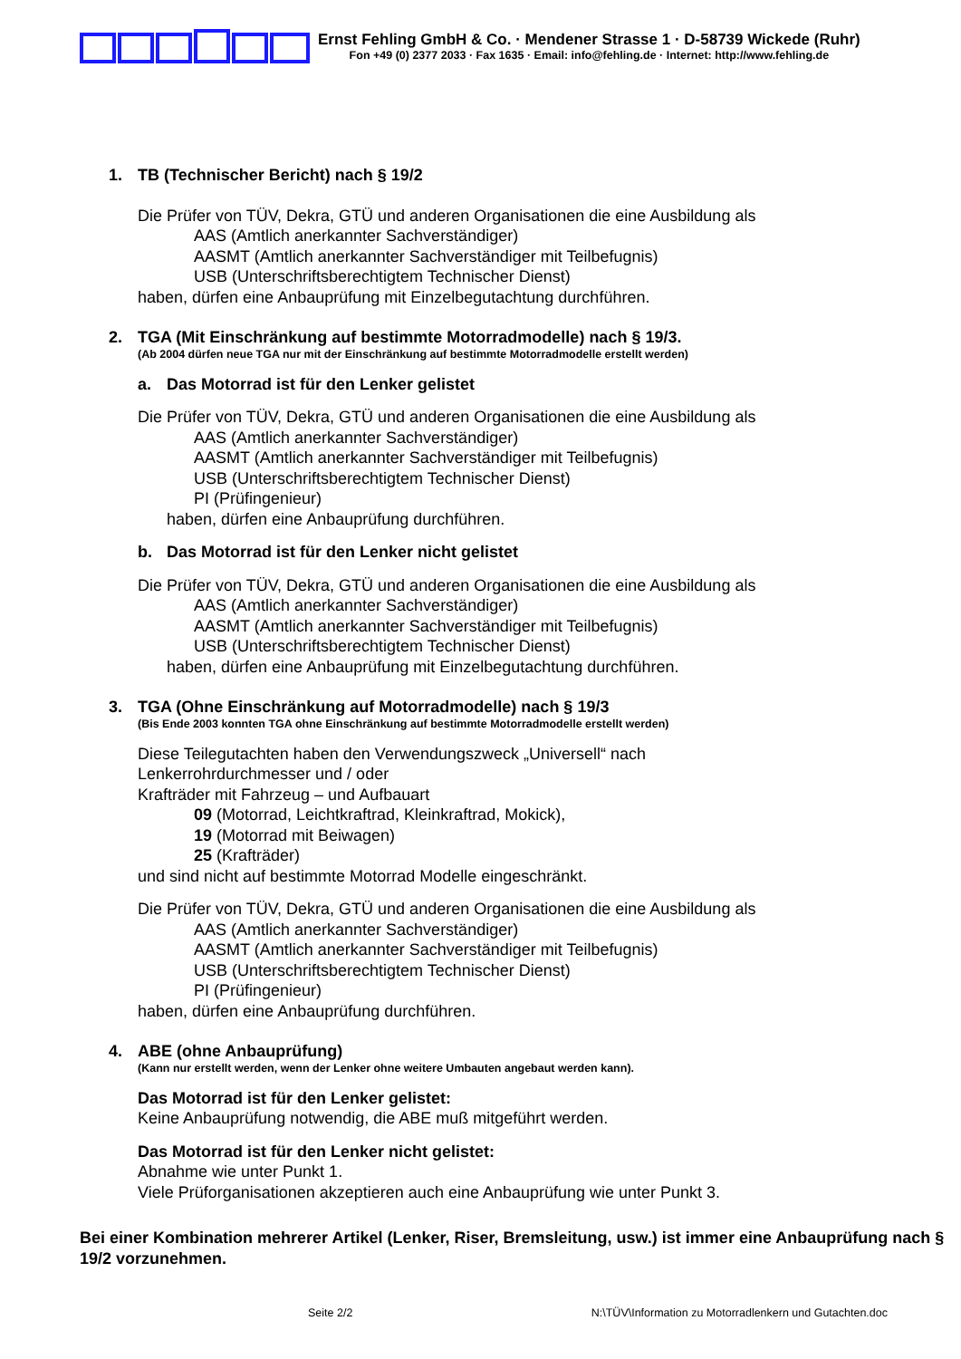Ernst Fehling GmbH & Co. · Mendener Strasse 1 · D-58739 Wickede (Ruhr)
Fon +49 (0) 2377 2033 · Fax 1635 · Email: info@fehling.de · Internet: http://www.fehling.de
1. TB (Technischer Bericht) nach § 19/2
Die Prüfer von TÜV, Dekra, GTÜ und anderen Organisationen die eine Ausbildung als
AAS (Amtlich anerkannter Sachverständiger)
AASMT (Amtlich anerkannter Sachverständiger mit Teilbefugnis)
USB (Unterschriftsberechtigtem Technischer Dienst)
haben, dürfen eine Anbauprüfung mit Einzelbegutachtung durchführen.
2. TGA (Mit Einschränkung auf bestimmte Motorradmodelle) nach § 19/3.
(Ab 2004 dürfen neue TGA nur mit der Einschränkung auf bestimmte Motorradmodelle erstellt werden)
a. Das Motorrad ist für den Lenker gelistet
Die Prüfer von TÜV, Dekra, GTÜ und anderen Organisationen die eine Ausbildung als
AAS (Amtlich anerkannter Sachverständiger)
AASMT (Amtlich anerkannter Sachverständiger mit Teilbefugnis)
USB (Unterschriftsberechtigtem Technischer Dienst)
PI (Prüfingenieur)
haben, dürfen eine Anbauprüfung durchführen.
b. Das Motorrad ist für den Lenker nicht gelistet
Die Prüfer von TÜV, Dekra, GTÜ und anderen Organisationen die eine Ausbildung als
AAS (Amtlich anerkannter Sachverständiger)
AASMT (Amtlich anerkannter Sachverständiger mit Teilbefugnis)
USB (Unterschriftsberechtigtem Technischer Dienst)
haben, dürfen eine Anbauprüfung mit Einzelbegutachtung durchführen.
3. TGA (Ohne Einschränkung auf Motorradmodelle) nach § 19/3
(Bis Ende 2003 konnten TGA ohne Einschränkung auf bestimmte Motorradmodelle erstellt werden)
Diese Teilegutachten haben den Verwendungszweck „Universell“ nach
Lenkerrohrdurchmesser und / oder
Krafträder mit Fahrzeug – und Aufbauart
09 (Motorrad, Leichtkraftrad, Kleinkraftrad, Mokick),
19 (Motorrad mit Beiwagen)
25 (Krafträder)
und sind nicht auf bestimmte Motorrad Modelle eingeschränkt.
Die Prüfer von TÜV, Dekra, GTÜ und anderen Organisationen die eine Ausbildung als
AAS (Amtlich anerkannter Sachverständiger)
AASMT (Amtlich anerkannter Sachverständiger mit Teilbefugnis)
USB (Unterschriftsberechtigtem Technischer Dienst)
PI (Prüfingenieur)
haben, dürfen eine Anbauprüfung durchführen.
4. ABE (ohne Anbauprüfung)
(Kann nur erstellt werden, wenn der Lenker ohne weitere Umbauten angebaut werden kann).
Das Motorrad ist für den Lenker gelistet:
Keine Anbauprüfung notwendig, die ABE muß mitgeführt werden.
Das Motorrad ist für den Lenker nicht gelistet:
Abnahme wie unter Punkt 1.
Viele Prüforganisationen akzeptieren auch eine Anbauprüfung wie unter Punkt 3.
Bei einer Kombination mehrerer Artikel (Lenker, Riser, Bremsleitung, usw.) ist immer eine Anbauprüfung nach § 19/2 vorzunehmen.
Seite 2/2 N:\TÜV\Information zu Motorradlenkern und Gutachten.doc